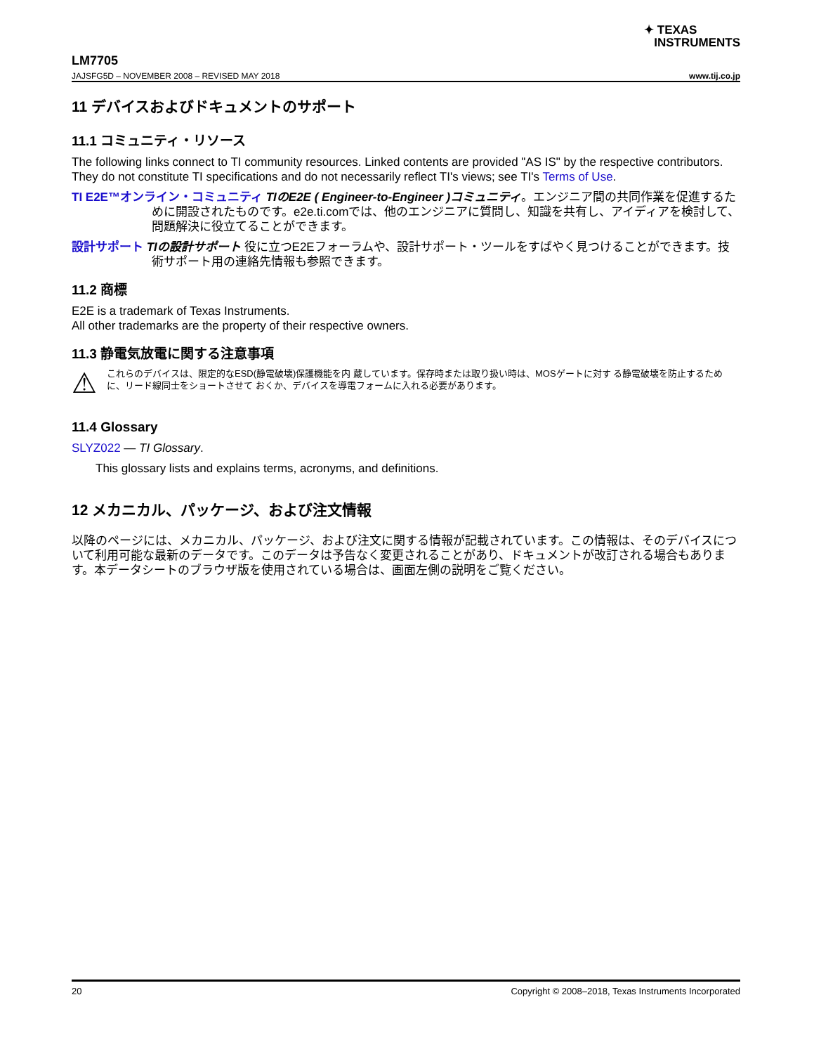✦ TEXAS
INSTRUMENTS
LM7705
JAJSFG5D – NOVEMBER 2008 – REVISED MAY 2018 www.tij.co.jp
11 デバイスおよびドキュメントのサポート
11.1 コミュニティ・リソース
The following links connect to TI community resources. Linked contents are provided "AS IS" by the respective contributors. They do not constitute TI specifications and do not necessarily reflect TI's views; see TI's Terms of Use.
TI E2E™オンライン・コミュニティ TIのE2E ( Engineer-to-Engineer )コミュニティ。エンジニア間の共同作業を促進するために開設されたものです。e2e.ti.comでは、他のエンジニアに質問し、知識を共有し、アイディアを検討して、問題解決に役立てることができます。
設計サポート TIの設計サポート 役に立つE2Eフォーラムや、設計サポート・ツールをすばやく見つけることができます。技術サポート用の連絡先情報も参照できます。
11.2 商標
E2E is a trademark of Texas Instruments.
All other trademarks are the property of their respective owners.
11.3 静電気放電に関する注意事項
⚠
これらのデバイスは、限定的なESD(静電破壊)保護機能を内 蔵しています。保存時または取り扱い時は、MOSゲートに対す る静電破壊を防止するために、リード線同士をショートさせて おくか、デバイスを導電フォームに入れる必要があります。
11.4 Glossary
SLYZ022 — TI Glossary.
This glossary lists and explains terms, acronyms, and definitions.
12 メカニカル、パッケージ、および注文情報
以降のページには、メカニカル、パッケージ、および注文に関する情報が記載されています。この情報は、そのデバイスについて利用可能な最新のデータです。このデータは予告なく変更されることがあり、ドキュメントが改訂される場合もあります。本データシートのブラウザ版を使用されている場合は、画面左側の説明をご覧ください。
20 Copyright © 2008–2018, Texas Instruments Incorporated